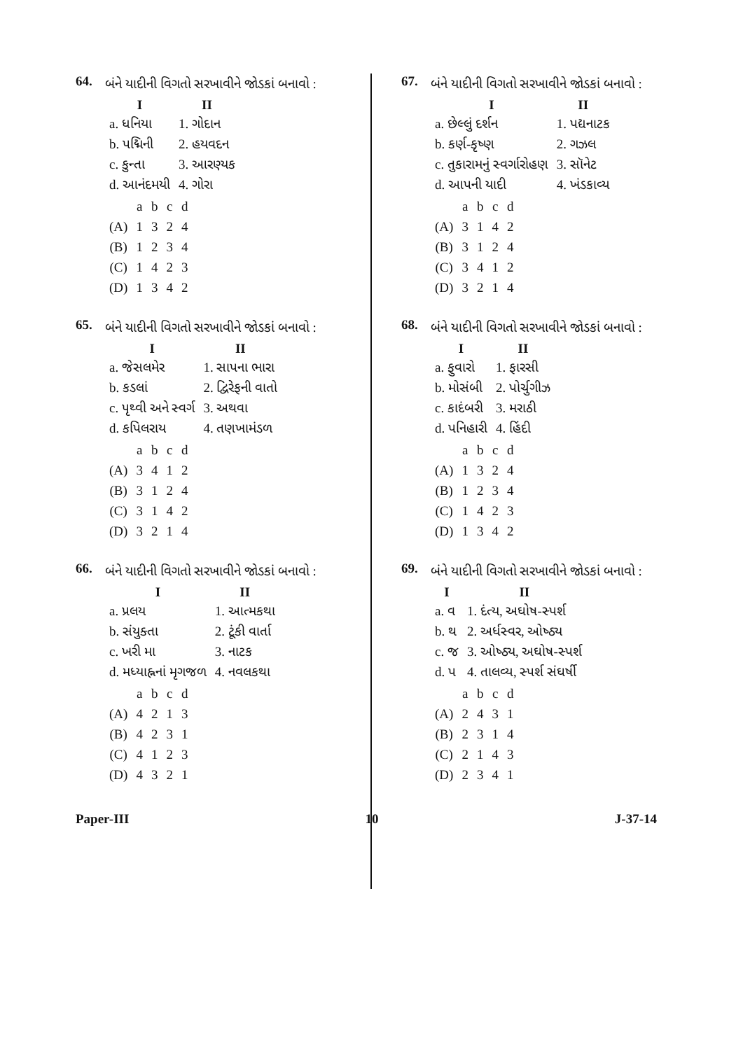64.
બંને યાદીની વિગતો સરખાવીને જોડકાં બનાવો :
| I | II |
| --- | --- |
| a. ધનિયા | 1. ગોદાન |
| b. પદ્મિની | 2. હયવદન |
| c. કુન્તા | 3. આરણ્યક |
| d. આનંદમયી | 4. ગોરા |
| | a | b | c | d |
| (A) | 1 | 3 | 2 | 4 |
| (B) | 1 | 2 | 3 | 4 |
| (C) | 1 | 4 | 2 | 3 |
| (D) | 1 | 3 | 4 | 2 |
65.
બંને યાદીની વિગતો સરખાવીને જોડકાં બનાવો :
| I | II |
| --- | --- |
| a. જેસલમેર | 1. સાપના ભારા |
| b. કડલાં | 2. દ્વિરેફની વાતો |
| c. પૃથ્વી અને સ્વર્ગ | 3. અથવા |
| d. કપિલરાય | 4. તણખામંડળ |
| | a | b | c | d |
| (A) | 3 | 4 | 1 | 2 |
| (B) | 3 | 1 | 2 | 4 |
| (C) | 3 | 1 | 4 | 2 |
| (D) | 3 | 2 | 1 | 4 |
66.
બંને યાદીની વિગતો સરખાવીને જોડકાં બનાવો :
| I | II |
| --- | --- |
| a. પ્રલય | 1. આત્મકથા |
| b. સંયુક્તા | 2. ટૂંકી વાર્તા |
| c. ખરી મા | 3. નાટક |
| d. મધ્યાહ્નનાં મૃગજળ | 4. નવલકથા |
| | a | b | c | d |
| (A) | 4 | 2 | 1 | 3 |
| (B) | 4 | 2 | 3 | 1 |
| (C) | 4 | 1 | 2 | 3 |
| (D) | 4 | 3 | 2 | 1 |
67.
બંને યાદીની વિગતો સરખાવીને જોડકાં બનાવો :
| I | II |
| --- | --- |
| a. છેલ્લું દર્શન | 1. પદ્યનાટક |
| b. કર્ણ-કૃષ્ણ | 2. ગઝલ |
| c. તુકારામનું સ્વર્ગારોહણ | 3. સૉનેટ |
| d. આપની યાદી | 4. ખંડકાવ્ય |
| | a | b | c | d |
| (A) | 3 | 1 | 4 | 2 |
| (B) | 3 | 1 | 2 | 4 |
| (C) | 3 | 4 | 1 | 2 |
| (D) | 3 | 2 | 1 | 4 |
68.
બંને યાદીની વિગતો સરખાવીને જોડકાં બનાવો :
| I | II |
| --- | --- |
| a. ફુવારો | 1. ફારસી |
| b. મોસંબી | 2. પોર્ચુગીઝ |
| c. કાદંબરી | 3. મરાઠી |
| d. પનિહારી | 4. હિંદી |
| | a | b | c | d |
| (A) | 1 | 3 | 2 | 4 |
| (B) | 1 | 2 | 3 | 4 |
| (C) | 1 | 4 | 2 | 3 |
| (D) | 1 | 3 | 4 | 2 |
69.
બંને યાદીની વિગતો સરખાવીને જોડકાં બનાવો :
| I | II |
| --- | --- |
| a. વ | 1. દંત્ય, અઘોષ-સ્પર્શ |
| b. થ | 2. અર્ધસ્વર, ઓષ્ઠ્ય |
| c. જ | 3. ઓષ્ઠ્ય, અઘોષ-સ્પર્શ |
| d. પ | 4. તાલવ્ય, સ્પર્શ સંઘર્ષી |
| | a | b | c | d |
| (A) | 2 | 4 | 3 | 1 |
| (B) | 2 | 3 | 1 | 4 |
| (C) | 2 | 1 | 4 | 3 |
| (D) | 2 | 3 | 4 | 1 |
Paper-III 10 J-37-14